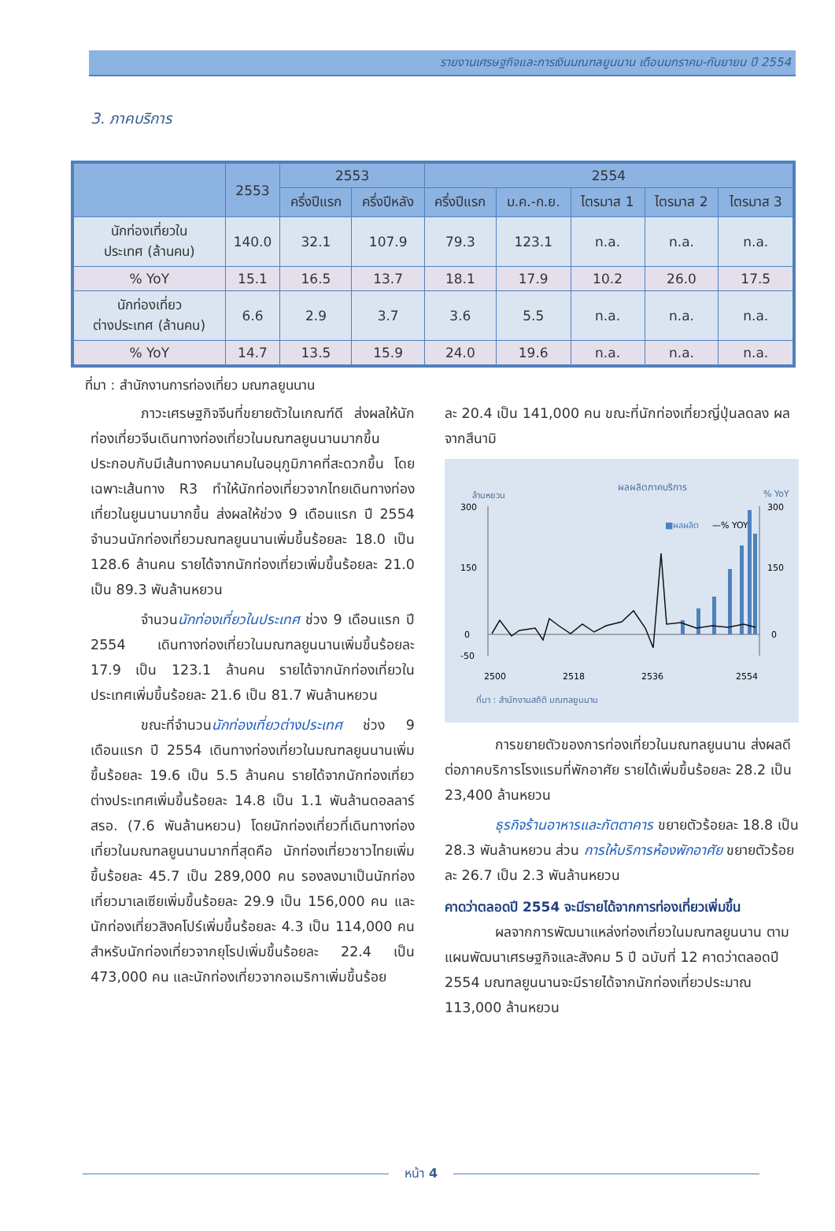รายงานเศรษฐกิจและการเงินมณฑลยูนนาน เดือนมกราคม-กันยายน ปี 2554
3. ภาคบริการ
| | 2553 | 2553 | | 2554 | | | | |
| --- | --- | --- | --- | --- | --- | --- | --- | --- |
| | | ครึ่งปีแรก | ครึ่งปีหลัง | ครึ่งปีแรก | ม.ค.-ก.ย. | ไตรมาส 1 | ไตรมาส 2 | ไตรมาส 3 |
| นักท่องเที่ยวใน ประเทศ (ล้านคน) | 140.0 | 32.1 | 107.9 | 79.3 | 123.1 | n.a. | n.a. | n.a. |
| % YoY | 15.1 | 16.5 | 13.7 | 18.1 | 17.9 | 10.2 | 26.0 | 17.5 |
| นักท่องเที่ยว ต่างประเทศ (ล้านคน) | 6.6 | 2.9 | 3.7 | 3.6 | 5.5 | n.a. | n.a. | n.a. |
| % YoY | 14.7 | 13.5 | 15.9 | 24.0 | 19.6 | n.a. | n.a. | n.a. |
ที่มา : สำนักงานการท่องเที่ยว มณฑลยูนนาน
ภาวะเศรษฐกิจจีนที่ขยายตัวในเกณฑ์ดี ส่งผลให้นักท่องเที่ยวจีนเดินทางท่องเที่ยวในมณฑลยูนนานมากขึ้น ประกอบกับมีเส้นทางคมนาคมในอนุภูมิภาคที่สะดวกขึ้น โดยเฉพาะเส้นทาง R3 ทำให้นักท่องเที่ยวจากไทยเดินทางท่องเที่ยวในยูนนานมากขึ้น ส่งผลให้ช่วง 9 เดือนแรก ปี 2554 จำนวนนักท่องเที่ยวมณฑลยูนนานเพิ่มขึ้นร้อยละ 18.0 เป็น 128.6 ล้านคน รายได้จากนักท่องเที่ยวเพิ่มขึ้นร้อยละ 21.0 เป็น 89.3 พันล้านหยวน
จำนวนนักท่องเที่ยวในประเทศ ช่วง 9 เดือนแรก ปี 2554 เดินทางท่องเที่ยวในมณฑลยูนนานเพิ่มขึ้นร้อยละ 17.9 เป็น 123.1 ล้านคน รายได้จากนักท่องเที่ยวในประเทศเพิ่มขึ้นร้อยละ 21.6 เป็น 81.7 พันล้านหยวน
ขณะที่จำนวนนักท่องเที่ยวต่างประเทศ ช่วง 9 เดือนแรก ปี 2554 เดินทางท่องเที่ยวในมณฑลยูนนานเพิ่มขึ้นร้อยละ 19.6 เป็น 5.5 ล้านคน รายได้จากนักท่องเที่ยวต่างประเทศเพิ่มขึ้นร้อยละ 14.8 เป็น 1.1 พันล้านดอลลาร์ สรอ. (7.6 พันล้านหยวน) โดยนักท่องเที่ยวที่เดินทางท่องเที่ยวในมณฑลยูนนานมากที่สุดคือ นักท่องเที่ยวชาวไทยเพิ่มขึ้นร้อยละ 45.7 เป็น 289,000 คน รองลงมาเป็นนักท่องเที่ยวมาเลเซียเพิ่มขึ้นร้อยละ 29.9 เป็น 156,000 คน และนักท่องเที่ยวสิงคโปร์เพิ่มขึ้นร้อยละ 4.3 เป็น 114,000 คน สำหรับนักท่องเที่ยวจากยุโรปเพิ่มขึ้นร้อยละ 22.4 เป็น 473,000 คน และนักท่องเที่ยวจากอเมริกาเพิ่มขึ้นร้อย
ละ 20.4 เป็น 141,000 คน ขณะที่นักท่องเที่ยวญี่ปุ่นลดลง ผลจากสึนามิ
ผลผลิตภาคบริการ
ล้านหยวน
% YoY
300
150
0
-50
300
150
0
■ผลผลิต
—% YOY
2500
2518
2536
2554
ที่มา : สำนักงานสถิติ มณฑลยูนนาน
การขยายตัวของการท่องเที่ยวในมณฑลยูนนาน ส่งผลดีต่อภาคบริการโรงแรมที่พักอาศัย รายได้เพิ่มขึ้นร้อยละ 28.2 เป็น 23,400 ล้านหยวน
ธุรกิจร้านอาหารและภัตตาคาร ขยายตัวร้อยละ 18.8 เป็น 28.3 พันล้านหยวน ส่วน การให้บริการห้องพักอาศัย ขยายตัวร้อยละ 26.7 เป็น 2.3 พันล้านหยวน
คาดว่าตลอดปี 2554 จะมีรายได้จากการท่องเที่ยวเพิ่มขึ้น
ผลจากการพัฒนาแหล่งท่องเที่ยวในมณฑลยูนนาน ตามแผนพัฒนาเศรษฐกิจและสังคม 5 ปี ฉบับที่ 12 คาดว่าตลอดปี 2554 มณฑลยูนนานจะมีรายได้จากนักท่องเที่ยวประมาณ 113,000 ล้านหยวน
หน้า 4